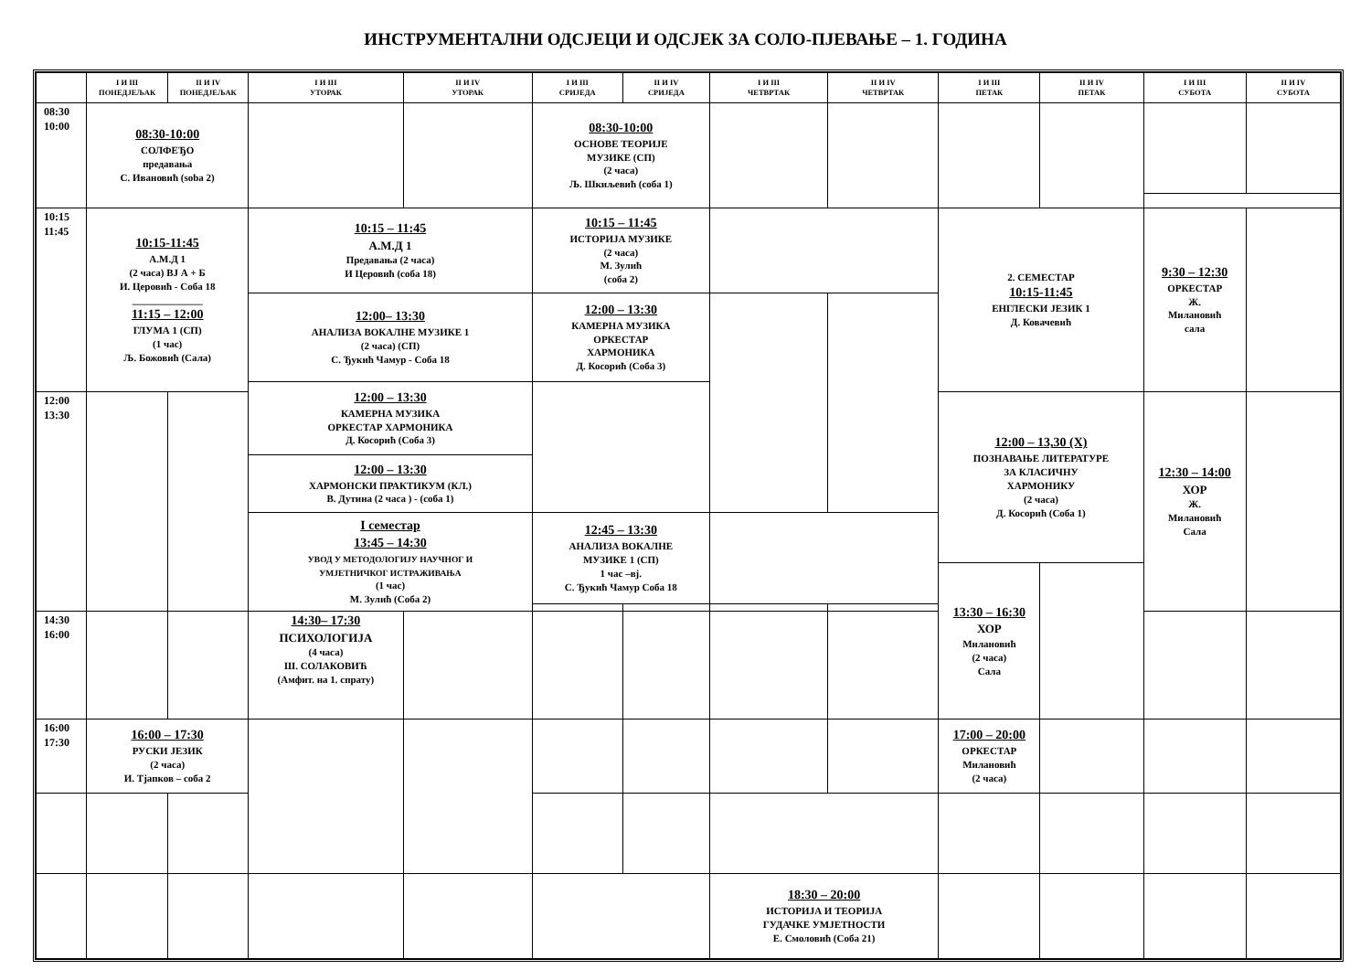ИНСТРУМЕНТАЛНИ ОДСЈЕЦИ И ОДСЈЕК ЗА СОЛО-ПЈЕВАЊЕ – 1. ГОДИНА
| | I И III ПОНЕДЈЕЉАК | II И IV ПОНЕДЈЕЉАК | I И III УТОРАК | II И IV УТОРАК | I И III СРИЈЕДА | II И IV СРИЈЕДА | I И III ЧЕТВРТАК | II И IV ЧЕТВРТАК | I И III ПЕТАК | II И IV ПЕТАК | I И III СУБОТА | II И IV СУБОТА |
| --- | --- | --- | --- | --- | --- | --- | --- | --- | --- | --- | --- | --- |
| 08:30 10:00 | 08:30-10:00 СОЛФЕЂО предавања С. Ивановић (soba 2) | | | | 08:30-10:00 ОСНОВЕ ТЕОРИЈЕ МУЗИКЕ (СП) (2 часа) Љ. Шкиљевић (соба 1) | | | | | | | |
| 10:15 11:45 | 10:15-11:45 А.М.Д 1 (2 часа) ВЈ А + Б И. Церовић - Соба 18 ______________ 11:15 – 12:00 ГЛУМА 1 (СП) (1 час) Љ. Божовић (Сала) | | 10:15 – 11:45 А.М.Д 1 Предавања (2 часа) И Церовић (соба 18) | | 10:15 – 11:45 ИСТОРИЈА МУЗИКЕ (2 часа) М. Зулић (соба 2) | | | | 2. СЕМЕСТАР 10:15-11:45 ЕНГЛЕСКИ ЈЕЗИК 1 Д. Ковачевић | | 9:30 – 12:30 ОРКЕСТАР Ж. Милановић сала | |
| | | | 12:00– 13:30 АНАЛИЗА ВОКАЛНЕ МУЗИКЕ 1 (2 часа) (СП) С. Ђукић Чамур - Соба 18 | | 12:00 – 13:30 КАМЕРНА МУЗИКА ОРКЕСТАР ХАРМОНИКА Д. Косорић (Соба 3) | | | | | | | |
| | | | 12:00 – 13:30 КАМЕРНА МУЗИКА ОРКЕСТАР ХАРМОНИКА Д. Косорић (Соба 3) | | | | | | | | | |
| 12:00 13:30 | | | | | | | | | 12:00 – 13,30 (Х) ПОЗНАВАЊЕ ЛИТЕРАТУРЕ ЗА КЛАСИЧНУ ХАРМОНИКУ (2 часа) Д. Косорић (Соба 1) | | 12:30 – 14:00 ХОР Ж. Милановић Сала | |
| | | | 12:00 – 13:30 ХАРМОНСКИ ПРАКТИКУМ (КЛ.) В. Дутина (2 часа ) - (соба 1) | | | | | | | | | |
| | | | I семестар 13:45 – 14:30 УВОД У МЕТОДОЛОГИЈУ НАУЧНОГ И УМЈЕТНИЧКОГ ИСТРАЖИВАЊА (1 час) М. Зулић (Соба 2) | | 12:45 – 13:30 АНАЛИЗА ВОКАЛНЕ МУЗИКЕ 1 (СП) 1 час –вј. С. Ђукић Чамур Соба 18 | | | | | | | |
| | | | | | | | | | 13:30 – 16:30 ХОР Милановић (2 часа) Сала | | | |
| 14:30 16:00 | | | 14:30– 17:30 ПСИХОЛОГИЈА (4 часа) Ш. СОЛАКОВИЋ (Амфит. на 1. спрату) | | | | | | | | | |
| 16:00 17:30 | 16:00 – 17:30 РУСКИ ЈЕЗИК (2 часа) И. Тјапков – соба 2 | | | | | | | | 17:00 – 20:00 ОРКЕСТАР Милановић (2 часа) | | | |
| | | | | | | | 18:30 – 20:00 ИСТОРИЈА И ТЕОРИЈА ГУДАЧКЕ УМЈЕТНОСТИ Е. Смоловић (Соба 21) | | | | | |